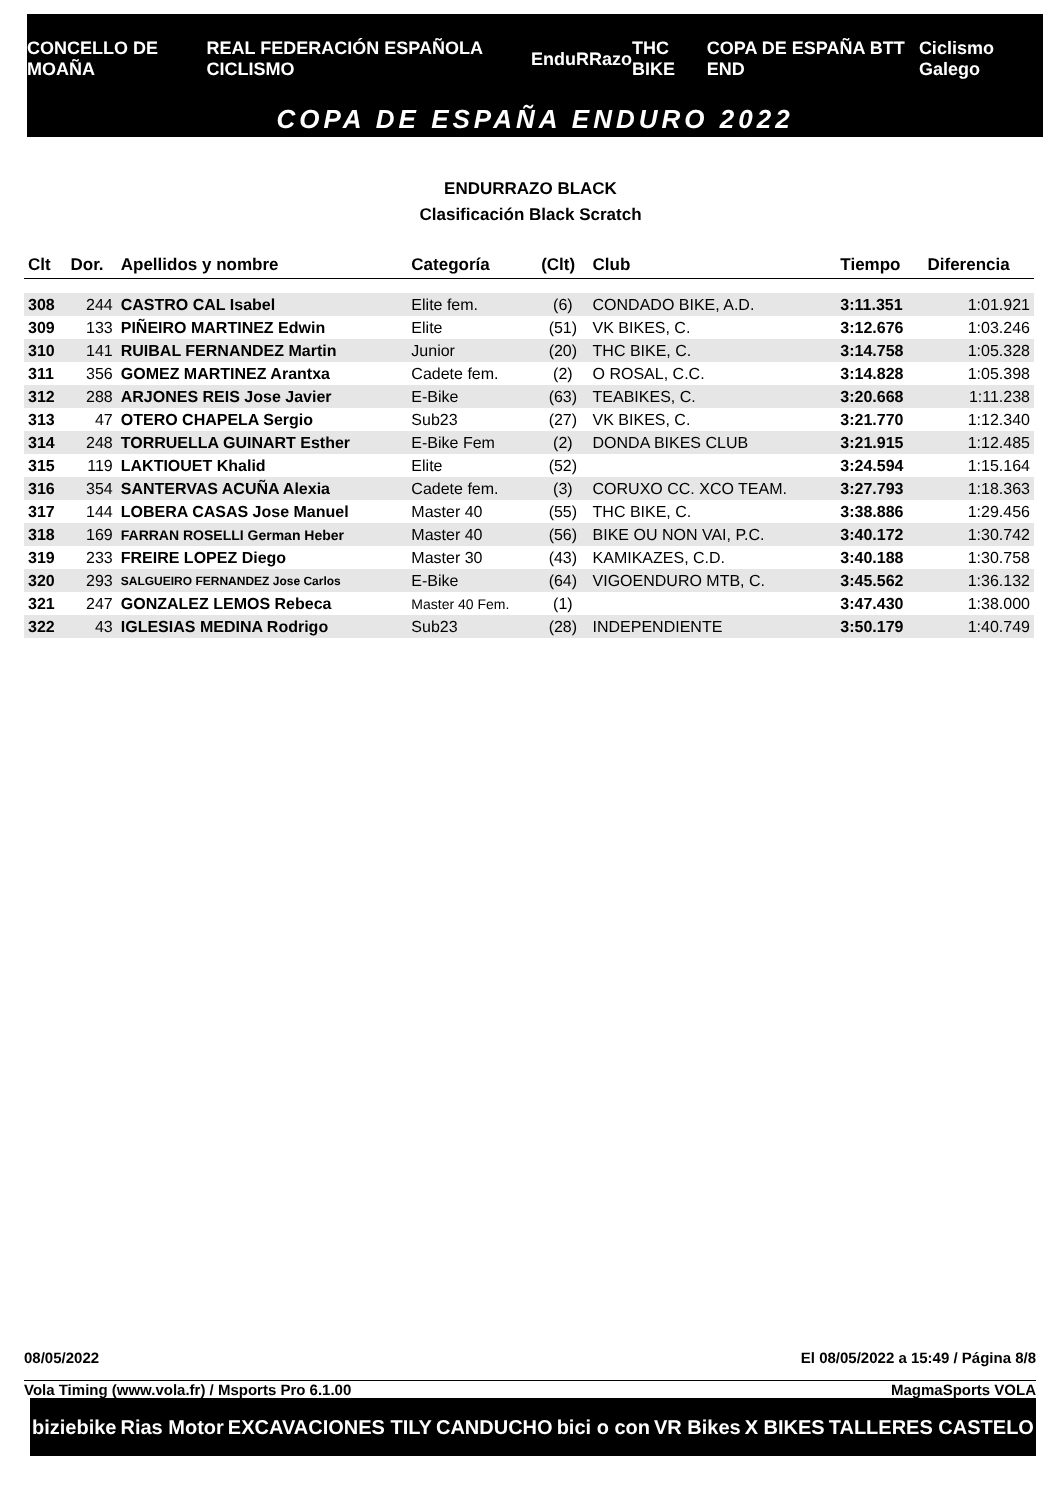CONCELLO DE MOAÑA REAL FEDERACIÓN ESPAÑOLA CICLISMO EnduRRazo THC BIKE COPA DE ESPAÑA BTT END Ciclismo Galego
COPA DE ESPAÑA ENDURO 2022
ENDURRAZO BLACK
Clasificación Black Scratch
| Clt | Dor. | Apellidos y nombre | Categoría | (Clt) | Club | Tiempo | Diferencia |
| --- | --- | --- | --- | --- | --- | --- | --- |
| 308 | 244 | CASTRO CAL Isabel | Elite fem. | (6) | CONDADO BIKE, A.D. | 3:11.351 | 1:01.921 |
| 309 | 133 | PIÑEIRO MARTINEZ Edwin | Elite | (51) | VK BIKES, C. | 3:12.676 | 1:03.246 |
| 310 | 141 | RUIBAL FERNANDEZ Martin | Junior | (20) | THC BIKE, C. | 3:14.758 | 1:05.328 |
| 311 | 356 | GOMEZ MARTINEZ Arantxa | Cadete fem. | (2) | O ROSAL, C.C. | 3:14.828 | 1:05.398 |
| 312 | 288 | ARJONES REIS Jose Javier | E-Bike | (63) | TEABIKES, C. | 3:20.668 | 1:11.238 |
| 313 | 47 | OTERO CHAPELA Sergio | Sub23 | (27) | VK BIKES, C. | 3:21.770 | 1:12.340 |
| 314 | 248 | TORRUELLA GUINART Esther | E-Bike Fem | (2) | DONDA BIKES CLUB | 3:21.915 | 1:12.485 |
| 315 | 119 | LAKTIOUET Khalid | Elite | (52) | | 3:24.594 | 1:15.164 |
| 316 | 354 | SANTERVAS ACUÑA Alexia | Cadete fem. | (3) | CORUXO CC. XCO TEAM. | 3:27.793 | 1:18.363 |
| 317 | 144 | LOBERA CASAS Jose Manuel | Master 40 | (55) | THC BIKE, C. | 3:38.886 | 1:29.456 |
| 318 | 169 | FARRAN ROSELLI German Heber | Master 40 | (56) | BIKE OU NON VAI, P.C. | 3:40.172 | 1:30.742 |
| 319 | 233 | FREIRE LOPEZ Diego | Master 30 | (43) | KAMIKAZES, C.D. | 3:40.188 | 1:30.758 |
| 320 | 293 | SALGUEIRO FERNANDEZ Jose Carlos | E-Bike | (64) | VIGOENDURO MTB, C. | 3:45.562 | 1:36.132 |
| 321 | 247 | GONZALEZ LEMOS Rebeca | Master 40 Fem. | (1) | | 3:47.430 | 1:38.000 |
| 322 | 43 | IGLESIAS MEDINA Rodrigo | Sub23 | (28) | INDEPENDIENTE | 3:50.179 | 1:40.749 |
08/05/2022 El 08/05/2022 a 15:49 / Página 8/8
Vola Timing (www.vola.fr) / Msports Pro 6.1.00 MagmaSports VOLA
biziebike Rias Motor EXCAVACIONES TILY CANDUCHO bici o con VR Bikes X BIKES TALLERES CASTELO